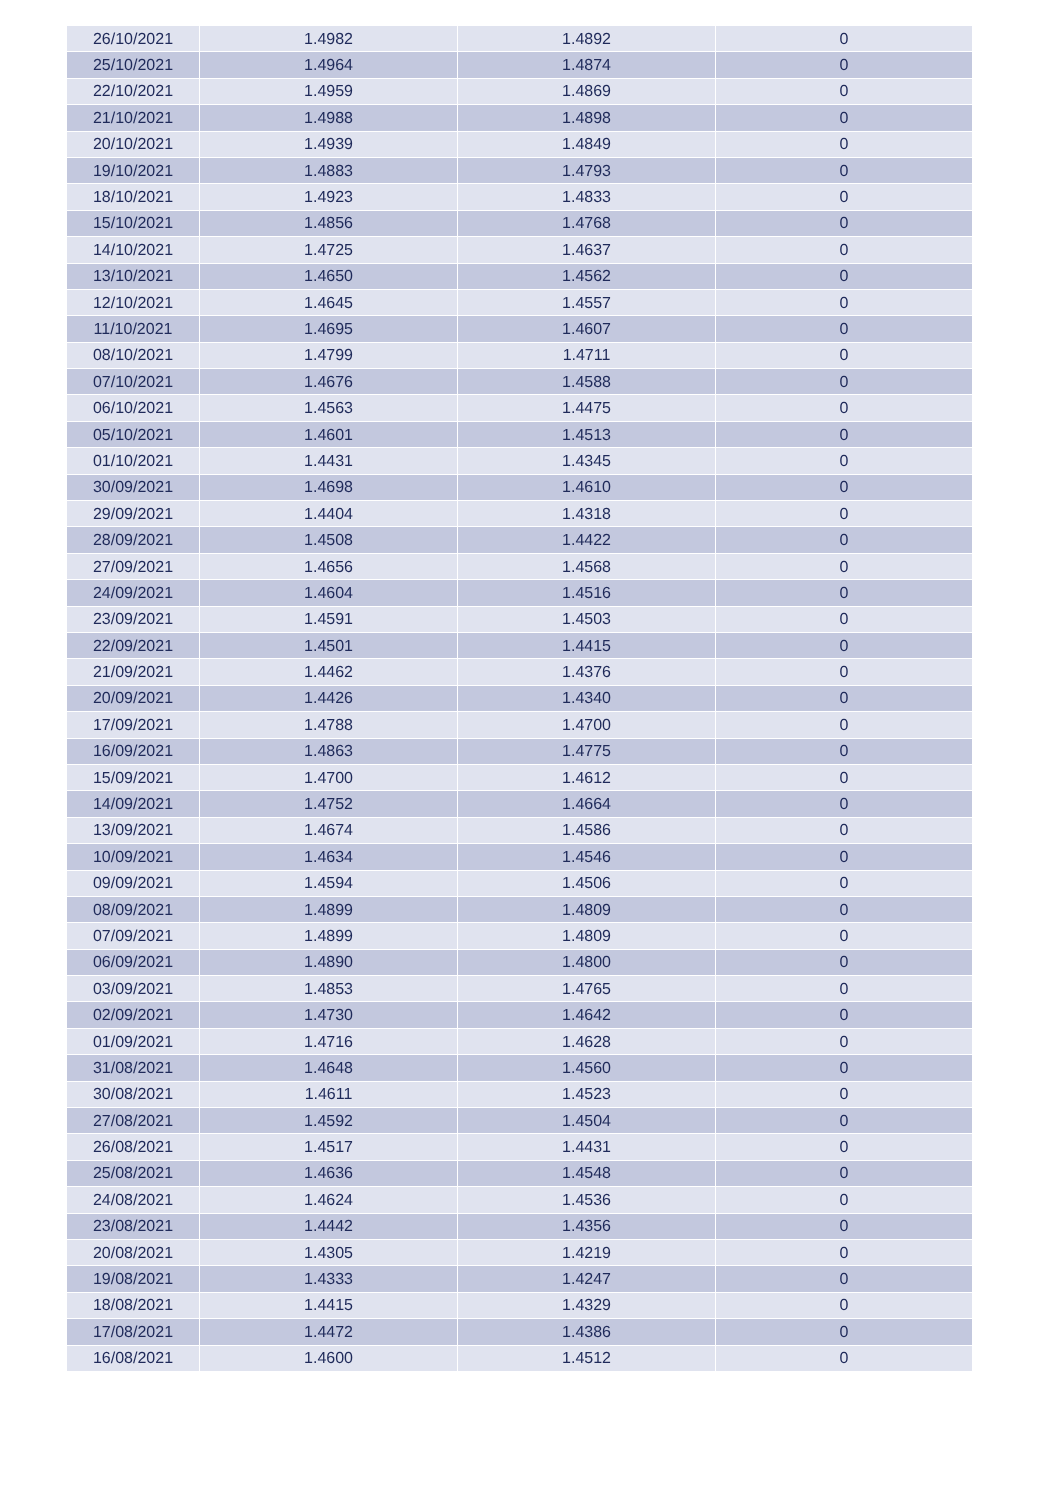| 26/10/2021 | 1.4982 | 1.4892 | 0 |
| 25/10/2021 | 1.4964 | 1.4874 | 0 |
| 22/10/2021 | 1.4959 | 1.4869 | 0 |
| 21/10/2021 | 1.4988 | 1.4898 | 0 |
| 20/10/2021 | 1.4939 | 1.4849 | 0 |
| 19/10/2021 | 1.4883 | 1.4793 | 0 |
| 18/10/2021 | 1.4923 | 1.4833 | 0 |
| 15/10/2021 | 1.4856 | 1.4768 | 0 |
| 14/10/2021 | 1.4725 | 1.4637 | 0 |
| 13/10/2021 | 1.4650 | 1.4562 | 0 |
| 12/10/2021 | 1.4645 | 1.4557 | 0 |
| 11/10/2021 | 1.4695 | 1.4607 | 0 |
| 08/10/2021 | 1.4799 | 1.4711 | 0 |
| 07/10/2021 | 1.4676 | 1.4588 | 0 |
| 06/10/2021 | 1.4563 | 1.4475 | 0 |
| 05/10/2021 | 1.4601 | 1.4513 | 0 |
| 01/10/2021 | 1.4431 | 1.4345 | 0 |
| 30/09/2021 | 1.4698 | 1.4610 | 0 |
| 29/09/2021 | 1.4404 | 1.4318 | 0 |
| 28/09/2021 | 1.4508 | 1.4422 | 0 |
| 27/09/2021 | 1.4656 | 1.4568 | 0 |
| 24/09/2021 | 1.4604 | 1.4516 | 0 |
| 23/09/2021 | 1.4591 | 1.4503 | 0 |
| 22/09/2021 | 1.4501 | 1.4415 | 0 |
| 21/09/2021 | 1.4462 | 1.4376 | 0 |
| 20/09/2021 | 1.4426 | 1.4340 | 0 |
| 17/09/2021 | 1.4788 | 1.4700 | 0 |
| 16/09/2021 | 1.4863 | 1.4775 | 0 |
| 15/09/2021 | 1.4700 | 1.4612 | 0 |
| 14/09/2021 | 1.4752 | 1.4664 | 0 |
| 13/09/2021 | 1.4674 | 1.4586 | 0 |
| 10/09/2021 | 1.4634 | 1.4546 | 0 |
| 09/09/2021 | 1.4594 | 1.4506 | 0 |
| 08/09/2021 | 1.4899 | 1.4809 | 0 |
| 07/09/2021 | 1.4899 | 1.4809 | 0 |
| 06/09/2021 | 1.4890 | 1.4800 | 0 |
| 03/09/2021 | 1.4853 | 1.4765 | 0 |
| 02/09/2021 | 1.4730 | 1.4642 | 0 |
| 01/09/2021 | 1.4716 | 1.4628 | 0 |
| 31/08/2021 | 1.4648 | 1.4560 | 0 |
| 30/08/2021 | 1.4611 | 1.4523 | 0 |
| 27/08/2021 | 1.4592 | 1.4504 | 0 |
| 26/08/2021 | 1.4517 | 1.4431 | 0 |
| 25/08/2021 | 1.4636 | 1.4548 | 0 |
| 24/08/2021 | 1.4624 | 1.4536 | 0 |
| 23/08/2021 | 1.4442 | 1.4356 | 0 |
| 20/08/2021 | 1.4305 | 1.4219 | 0 |
| 19/08/2021 | 1.4333 | 1.4247 | 0 |
| 18/08/2021 | 1.4415 | 1.4329 | 0 |
| 17/08/2021 | 1.4472 | 1.4386 | 0 |
| 16/08/2021 | 1.4600 | 1.4512 | 0 |